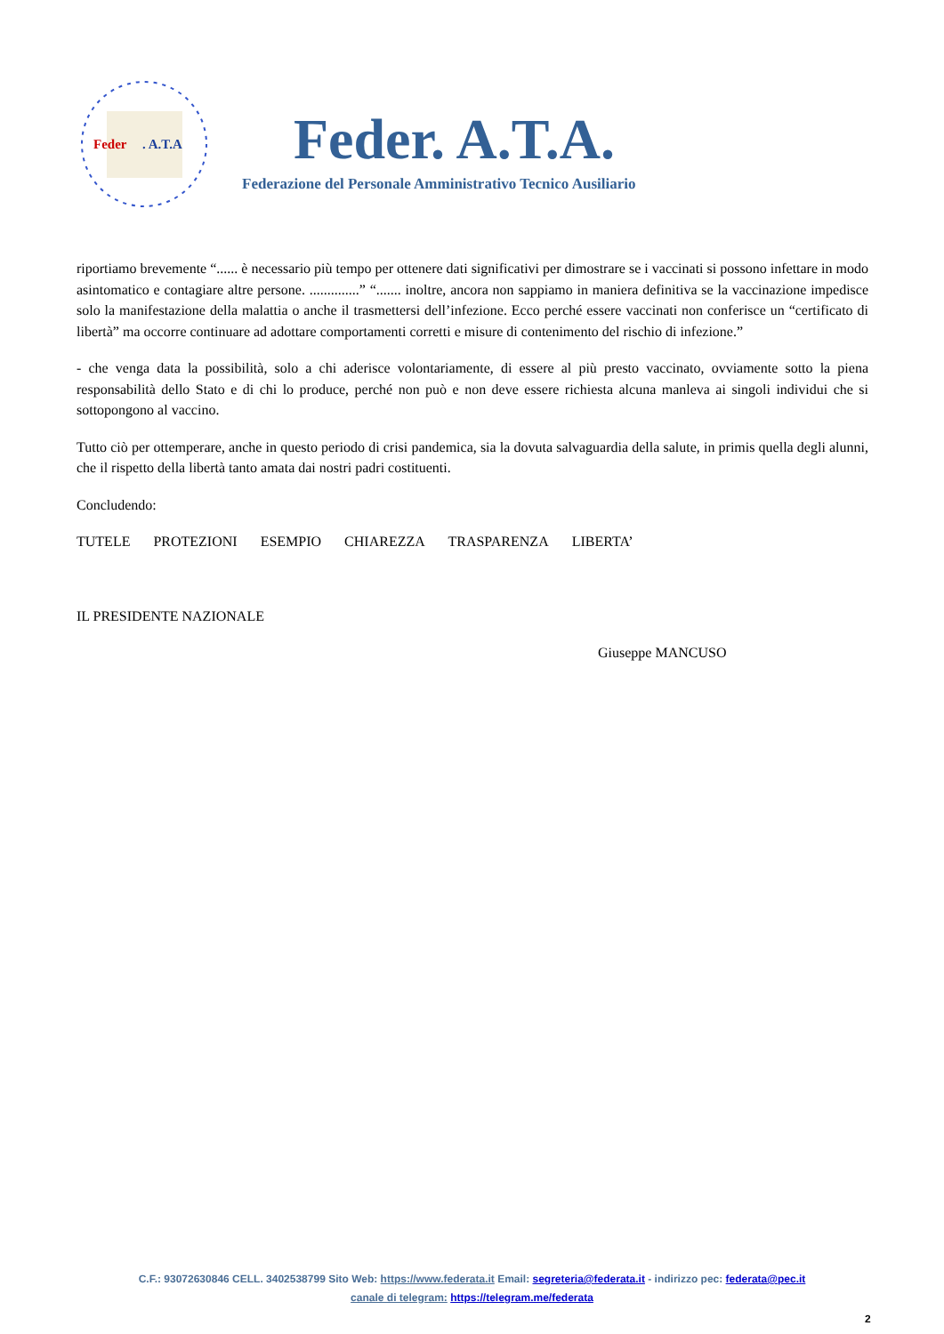Feder
. A.T.A
Feder. A.T.A.
Federazione del Personale Amministrativo Tecnico Ausiliario
riportiamo brevemente “...... è necessario più tempo per ottenere dati significativi per dimostrare se i vaccinati si possono infettare in modo asintomatico e contagiare altre persone. ..............” “....... inoltre, ancora non sappiamo in maniera definitiva se la vaccinazione impedisce solo la manifestazione della malattia o anche il trasmettersi dell’infezione. Ecco perché essere vaccinati non conferisce un “certificato di libertà” ma occorre continuare ad adottare comportamenti corretti e misure di contenimento del rischio di infezione.”
- che venga data la possibilità, solo a chi aderisce volontariamente, di essere al più presto vaccinato, ovviamente sotto la piena responsabilità dello Stato e di chi lo produce, perché non può e non deve essere richiesta alcuna manleva ai singoli individui che si sottopongono al vaccino.
Tutto ciò per ottemperare, anche in questo periodo di crisi pandemica, sia la dovuta salvaguardia della salute, in primis quella degli alunni, che il rispetto della libertà tanto amata dai nostri padri costituenti.
Concludendo:
TUTELE PROTEZIONI ESEMPIO CHIAREZZA TRASPARENZA LIBERTA’
IL PRESIDENTE NAZIONALE
Giuseppe MANCUSO
C.F.: 93072630846 CELL. 3402538799 Sito Web: https://www.federata.it Email: segreteria@federata.it - indirizzo pec: federata@pec.it
canale di telegram: https://telegram.me/federata
2